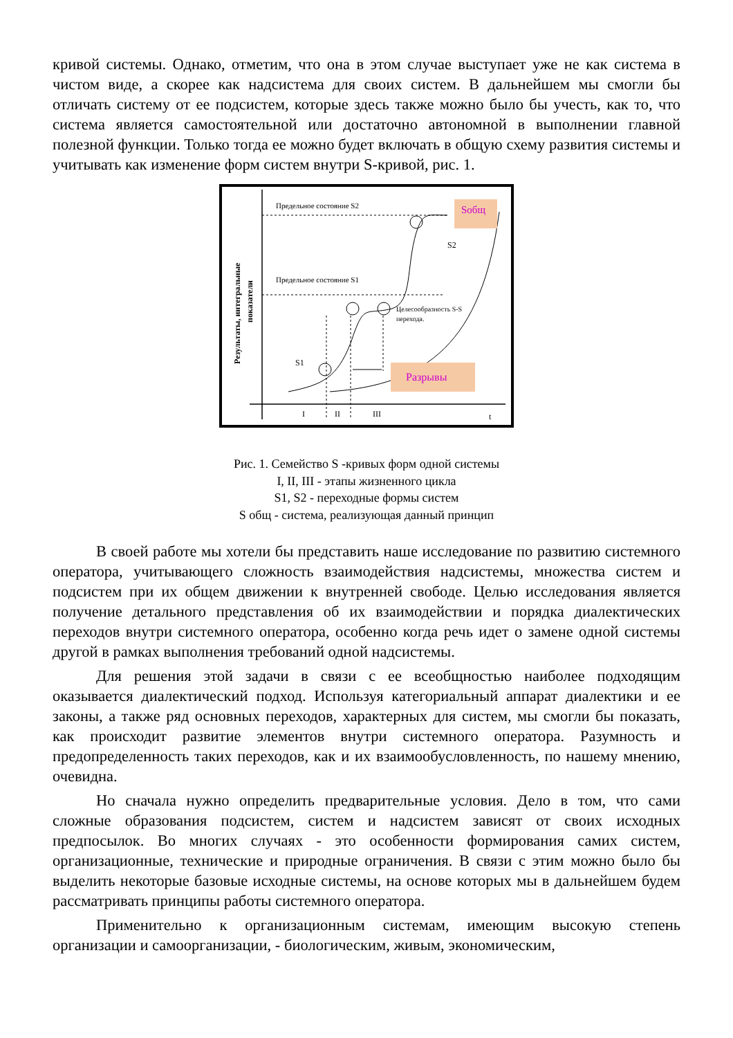кривой системы. Однако, отметим, что она в этом случае выступает уже не как система в чистом виде, а скорее как надсистема для своих систем. В дальнейшем мы смогли бы отличать систему от ее подсистем, которые здесь также можно было бы учесть, как то, что система является самостоятельной или достаточно автономной в выполнении главной полезной функции. Только тогда ее можно будет включать в общую схему развития системы и учитывать как изменение форм систем внутри S-кривой, рис. 1.
Предельное состояние S2
Предельное состояние S1
Sобщ
S2
Целесообразность S-S
перехода.
S1
Разрывы
I
II
III
t
Результаты, интегральные
показатели
Рис. 1. Семейство S -кривых форм одной системы
I, II, III - этапы жизненного цикла
S1, S2 - переходные формы систем
S общ - система, реализующая данный принцип
В своей работе мы хотели бы представить наше исследование по развитию системного оператора, учитывающего сложность взаимодействия надсистемы, множества систем и подсистем при их общем движении к внутренней свободе. Целью исследования является получение детального представления об их взаимодействии и порядка диалектических переходов внутри системного оператора, особенно когда речь идет о замене одной системы другой в рамках выполнения требований одной надсистемы.
Для решения этой задачи в связи с ее всеобщностью наиболее подходящим оказывается диалектический подход. Используя категориальный аппарат диалектики и ее законы, а также ряд основных переходов, характерных для систем, мы смогли бы показать, как происходит развитие элементов внутри системного оператора. Разумность и предопределенность таких переходов, как и их взаимообусловленность, по нашему мнению, очевидна.
Но сначала нужно определить предварительные условия. Дело в том, что сами сложные образования подсистем, систем и надсистем зависят от своих исходных предпосылок. Во многих случаях - это особенности формирования самих систем, организационные, технические и природные ограничения. В связи с этим можно было бы выделить некоторые базовые исходные системы, на основе которых мы в дальнейшем будем рассматривать принципы работы системного оператора.
Применительно к организационным системам, имеющим высокую степень организации и самоорганизации, - биологическим, живым, экономическим,